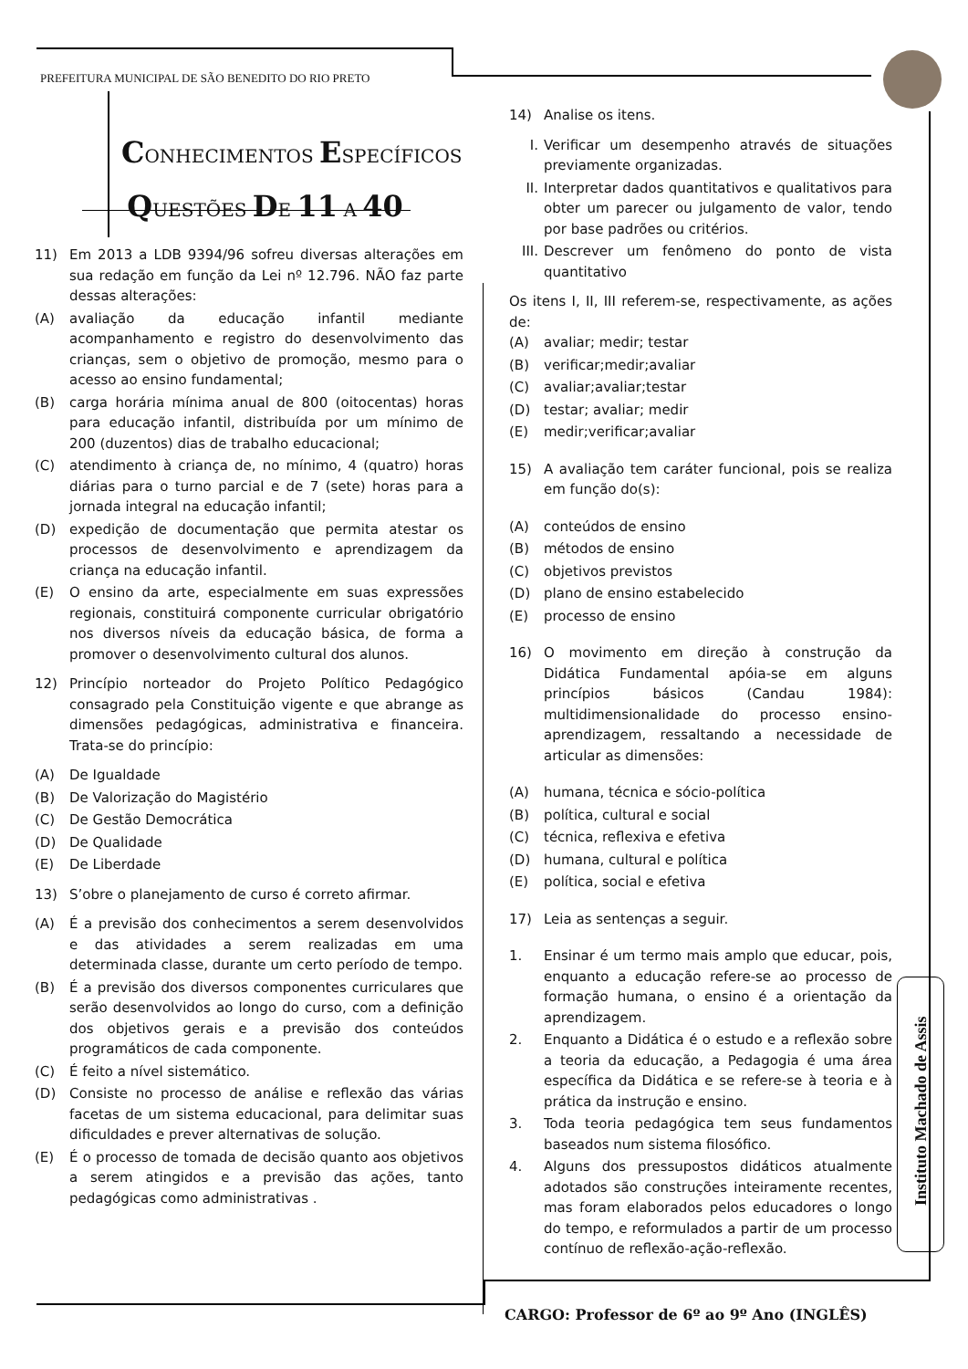PREFEITURA MUNICIPAL DE SÃO BENEDITO DO RIO PRETO
CONHECIMENTOS ESPECÍFICOS
QUESTÕES DE 11 A 40
11) Em 2013 a LDB 9394/96 sofreu diversas alterações em sua redação em função da Lei nº 12.796. NÃO faz parte dessas alterações:
(A) avaliação da educação infantil mediante acompanhamento e registro do desenvolvimento das crianças, sem o objetivo de promoção, mesmo para o acesso ao ensino fundamental;
(B) carga horária mínima anual de 800 (oitocentas) horas para educação infantil, distribuída por um mínimo de 200 (duzentos) dias de trabalho educacional;
(C) atendimento à criança de, no mínimo, 4 (quatro) horas diárias para o turno parcial e de 7 (sete) horas para a jornada integral na educação infantil;
(D) expedição de documentação que permita atestar os processos de desenvolvimento e aprendizagem da criança na educação infantil.
(E) O ensino da arte, especialmente em suas expressões regionais, constituirá componente curricular obrigatório nos diversos níveis da educação básica, de forma a promover o desenvolvimento cultural dos alunos.
12) Princípio norteador do Projeto Político Pedagógico consagrado pela Constituição vigente e que abrange as dimensões pedagógicas, administrativa e financeira. Trata-se do princípio:
(A) De Igualdade
(B) De Valorização do Magistério
(C) De Gestão Democrática
(D) De Qualidade
(E) De Liberdade
13) S’obre o planejamento de curso é correto afirmar.
(A) É a previsão dos conhecimentos a serem desenvolvidos e das atividades a serem realizadas em uma determinada classe, durante um certo período de tempo.
(B) É a previsão dos diversos componentes curriculares que serão desenvolvidos ao longo do curso, com a definição dos objetivos gerais e a previsão dos conteúdos programáticos de cada componente.
(C) É feito a nível sistemático.
(D) Consiste no processo de análise e reflexão das várias facetas de um sistema educacional, para delimitar suas dificuldades e prever alternativas de solução.
(E) É o processo de tomada de decisão quanto aos objetivos a serem atingidos e a previsão das ações, tanto pedagógicas como administrativas .
14) Analise os itens.
I. Verificar um desempenho através de situações previamente organizadas.
II. Interpretar dados quantitativos e qualitativos para obter um parecer ou julgamento de valor, tendo por base padrões ou critérios.
III. Descrever um fenômeno do ponto de vista quantitativo
Os itens I, II, III referem-se, respectivamente, as ações de:
(A) avaliar; medir; testar
(B) verificar;medir;avaliar
(C) avaliar;avaliar;testar
(D) testar; avaliar; medir
(E) medir;verificar;avaliar
15) A avaliação tem caráter funcional, pois se realiza em função do(s):
(A) conteúdos de ensino
(B) métodos de ensino
(C) objetivos previstos
(D) plano de ensino estabelecido
(E) processo de ensino
16) O movimento em direção à construção da Didática Fundamental apóia-se em alguns princípios básicos (Candau 1984): multidimensionalidade do processo ensino-aprendizagem, ressaltando a necessidade de articular as dimensões:
(A) humana, técnica e sócio-política
(B) política, cultural e social
(C) técnica, reflexiva e efetiva
(D) humana, cultural e política
(E) política, social e efetiva
17) Leia as sentenças a seguir.
1. Ensinar é um termo mais amplo que educar, pois, enquanto a educação refere-se ao processo de formação humana, o ensino é a orientação da aprendizagem.
2. Enquanto a Didática é o estudo e a reflexão sobre a teoria da educação, a Pedagogia é uma área específica da Didática e se refere-se à teoria e à prática da instrução e ensino.
3. Toda teoria pedagógica tem seus fundamentos baseados num sistema filosófico.
4. Alguns dos pressupostos didáticos atualmente adotados são construções inteiramente recentes, mas foram elaborados pelos educadores o longo do tempo, e reformulados a partir de um processo contínuo de reflexão-ação-reflexão.
Instituto Machado de Assis
CARGO: Professor de 6º ao 9º Ano (INGLÊS)